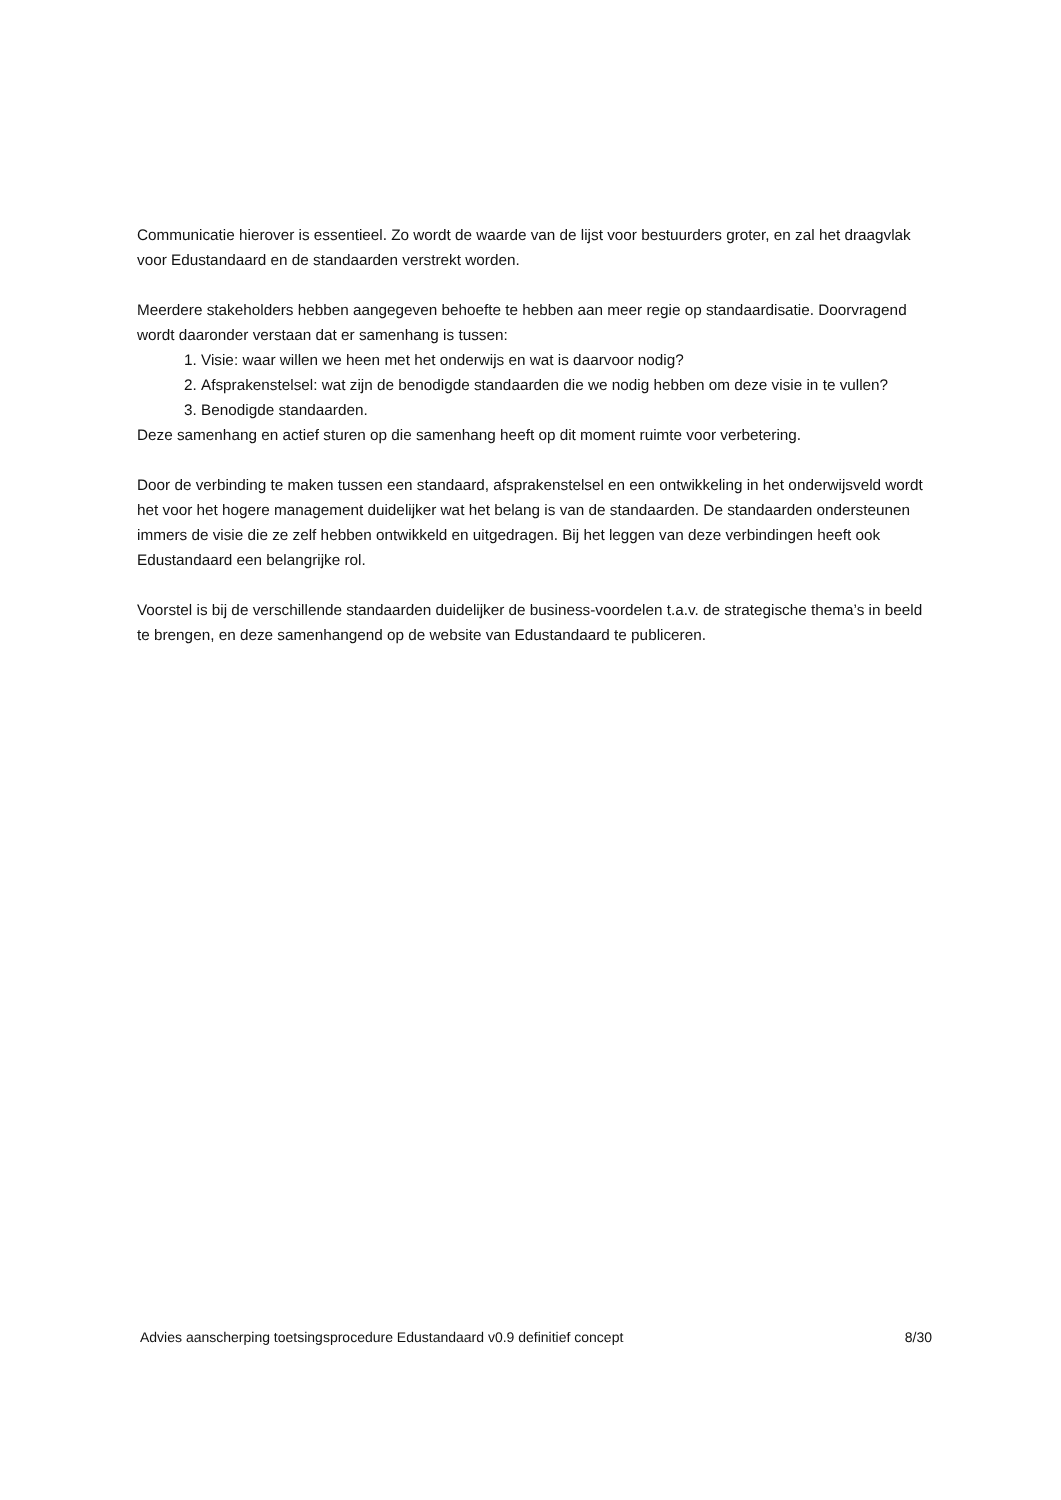Communicatie hierover is essentieel. Zo wordt de waarde van de lijst voor bestuurders groter, en zal het draagvlak voor Edustandaard en de standaarden verstrekt worden.
Meerdere stakeholders hebben aangegeven behoefte te hebben aan meer regie op standaardisatie. Doorvragend wordt daaronder verstaan dat er samenhang is tussen:
1. Visie: waar willen we heen met het onderwijs en wat is daarvoor nodig?
2. Afsprakenstelsel: wat zijn de benodigde standaarden die we nodig hebben om deze visie in te vullen?
3. Benodigde standaarden.
Deze samenhang en actief sturen op die samenhang heeft op dit moment ruimte voor verbetering.
Door de verbinding te maken tussen een standaard, afsprakenstelsel en een ontwikkeling in het onderwijsveld wordt het voor het hogere management duidelijker wat het belang is van de standaarden. De standaarden ondersteunen immers de visie die ze zelf hebben ontwikkeld en uitgedragen. Bij het leggen van deze verbindingen heeft ook Edustandaard een belangrijke rol.
Voorstel is bij de verschillende standaarden duidelijker de business-voordelen t.a.v. de strategische thema’s in beeld te brengen, en deze samenhangend op de website van Edustandaard te publiceren.
Advies aanscherping toetsingsprocedure Edustandaard v0.9 definitief concept 8/30